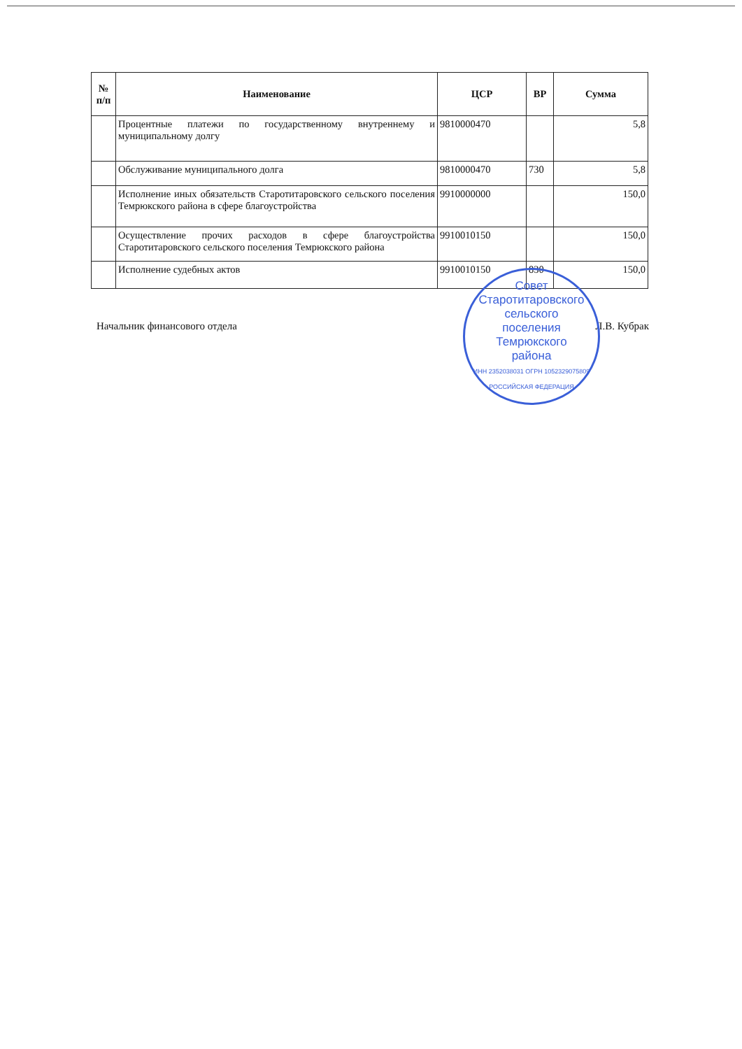| № п/п | Наименование | ЦСР | ВР | Сумма |
| --- | --- | --- | --- | --- |
| | Процентные платежи по государственному внутреннему и муниципальному долгу | 9810000470 | | 5,8 |
| | Обслуживание муниципального долга | 9810000470 | 730 | 5,8 |
| | Исполнение иных обязательств Старотитаровского сельского поселения Темрюкского района в сфере благоустройства | 9910000000 | | 150,0 |
| | Осуществление прочих расходов в сфере благоустройства Старотитаровского сельского поселения Темрюкского района | 9910010150 | | 150,0 |
| | Исполнение судебных актов | 9910010150 | 830 | 150,0 |
Начальник финансового отдела Л.В. Кубрак
Совет
Старотитаровского
сельского
поселения
Темрюкского
района
ИНН 2352038031 ОГРН 1052329075809 РОССИЙСКАЯ ФЕДЕРАЦИЯ